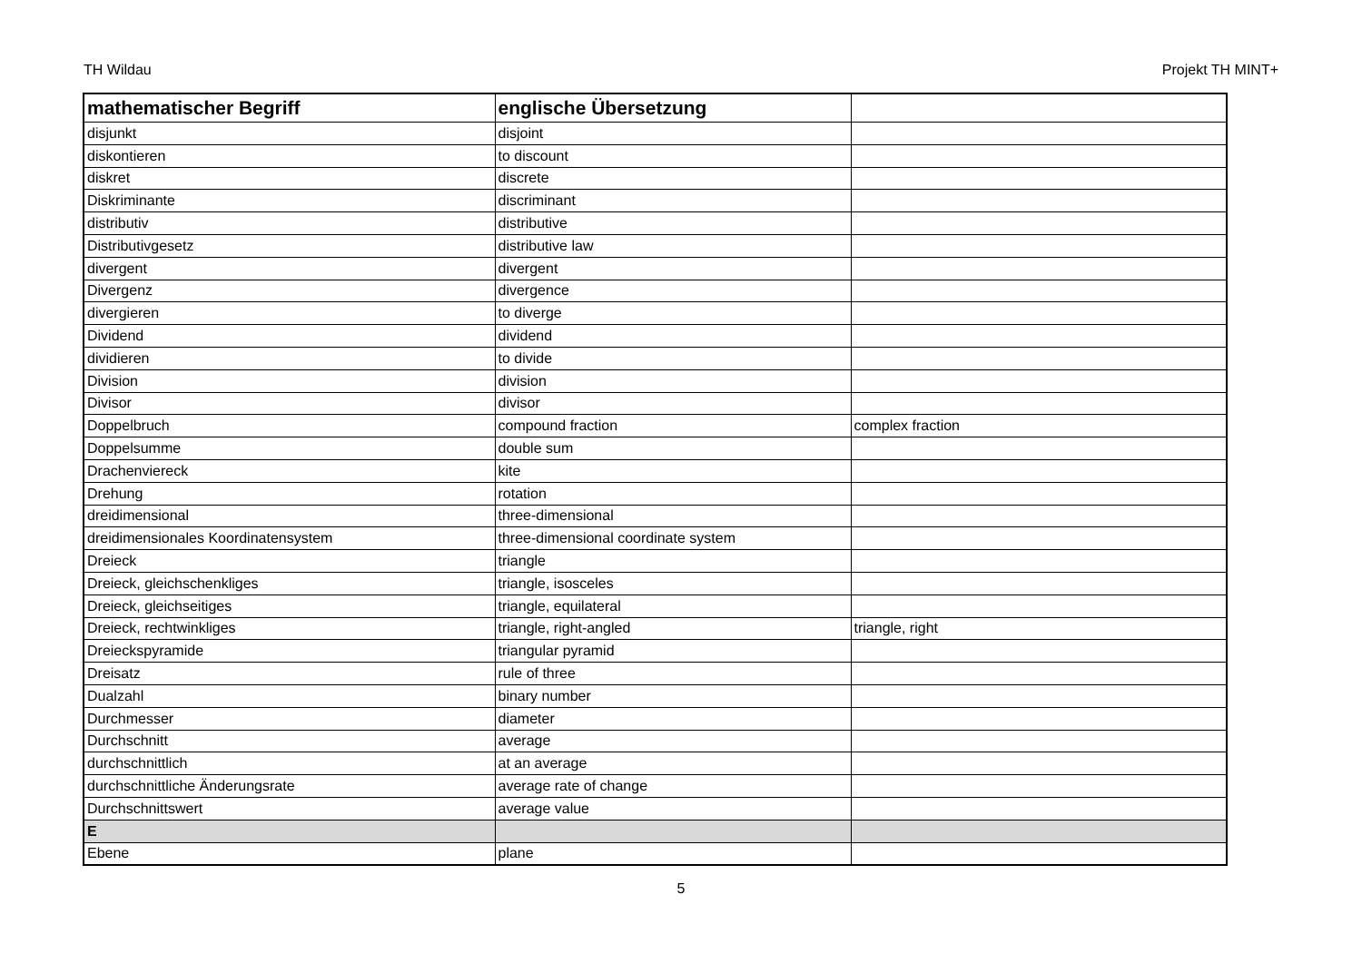TH Wildau Projekt TH MINT+
| mathematischer Begriff | englische Übersetzung | |
| --- | --- | --- |
| disjunkt | disjoint | |
| diskontieren | to discount | |
| diskret | discrete | |
| Diskriminante | discriminant | |
| distributiv | distributive | |
| Distributivgesetz | distributive law | |
| divergent | divergent | |
| Divergenz | divergence | |
| divergieren | to diverge | |
| Dividend | dividend | |
| dividieren | to divide | |
| Division | division | |
| Divisor | divisor | |
| Doppelbruch | compound fraction | complex fraction |
| Doppelsumme | double sum | |
| Drachenviereck | kite | |
| Drehung | rotation | |
| dreidimensional | three-dimensional | |
| dreidimensionales Koordinatensystem | three-dimensional coordinate system | |
| Dreieck | triangle | |
| Dreieck, gleichschenkliges | triangle, isosceles | |
| Dreieck, gleichseitiges | triangle, equilateral | |
| Dreieck, rechtwinkliges | triangle, right-angled | triangle, right |
| Dreieckspyramide | triangular pyramid | |
| Dreisatz | rule of three | |
| Dualzahl | binary number | |
| Durchmesser | diameter | |
| Durchschnitt | average | |
| durchschnittlich | at an average | |
| durchschnittliche Änderungsrate | average rate of change | |
| Durchschnittswert | average value | |
| E | | |
| Ebene | plane | |
5